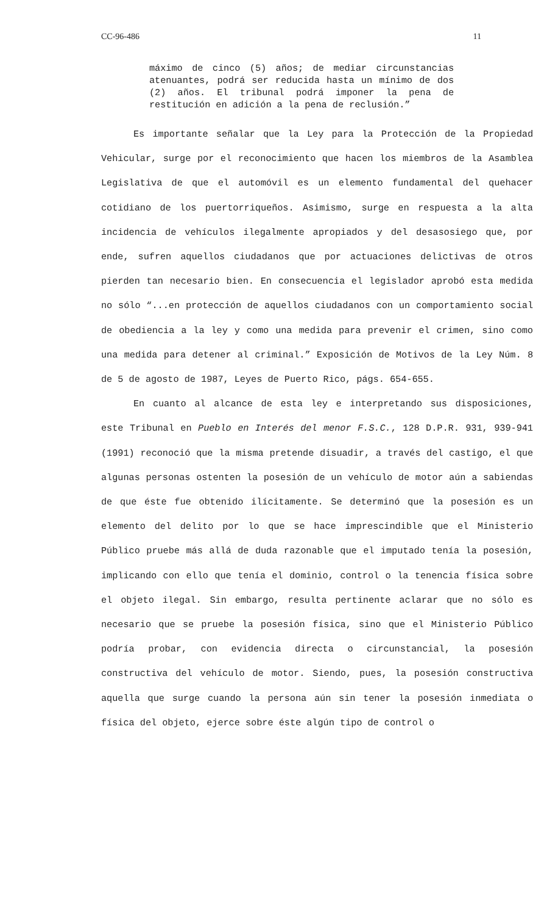CC-96-486 11
máximo de cinco (5) años; de mediar circunstancias atenuantes, podrá ser reducida hasta un mínimo de dos (2) años. El tribunal podrá imponer la pena de restitución en adición a la pena de reclusión.”
Es importante señalar que la Ley para la Protección de la Propiedad Vehicular, surge por el reconocimiento que hacen los miembros de la Asamblea Legislativa de que el automóvil es un elemento fundamental del quehacer cotidiano de los puertorriqueños. Asimismo, surge en respuesta a la alta incidencia de vehículos ilegalmente apropiados y del desasosiego que, por ende, sufren aquellos ciudadanos que por actuaciones delictivas de otros pierden tan necesario bien. En consecuencia el legislador aprobó esta medida no sólo “...en protección de aquellos ciudadanos con un comportamiento social de obediencia a la ley y como una medida para prevenir el crimen, sino como una medida para detener al criminal.” Exposición de Motivos de la Ley Núm. 8 de 5 de agosto de 1987, Leyes de Puerto Rico, págs. 654-655.
En cuanto al alcance de esta ley e interpretando sus disposiciones, este Tribunal en Pueblo en Interés del menor F.S.C., 128 D.P.R. 931, 939-941 (1991) reconoció que la misma pretende disuadir, a través del castigo, el que algunas personas ostenten la posesión de un vehículo de motor aún a sabiendas de que éste fue obtenido ilícitamente. Se determinó que la posesión es un elemento del delito por lo que se hace imprescindible que el Ministerio Público pruebe más allá de duda razonable que el imputado tenía la posesión, implicando con ello que tenía el dominio, control o la tenencia física sobre el objeto ilegal. Sin embargo, resulta pertinente aclarar que no sólo es necesario que se pruebe la posesión física, sino que el Ministerio Público podría probar, con evidencia directa o circunstancial, la posesión constructiva del vehículo de motor. Siendo, pues, la posesión constructiva aquella que surge cuando la persona aún sin tener la posesión inmediata o física del objeto, ejerce sobre éste algún tipo de control o